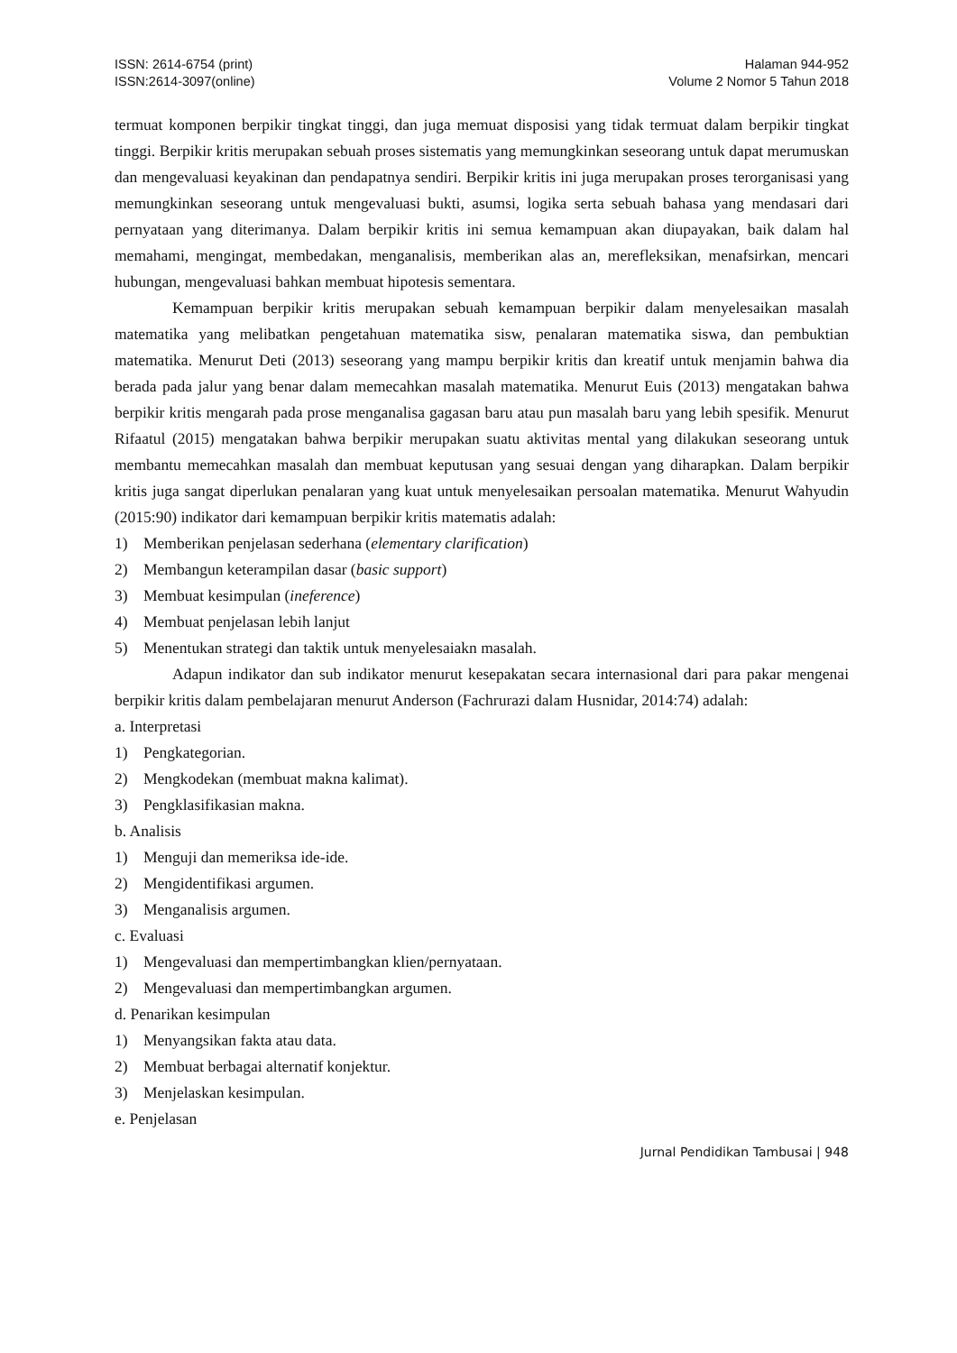ISSN: 2614-6754 (print)
ISSN:2614-3097(online)
Halaman 944-952
Volume 2 Nomor 5 Tahun 2018
termuat komponen berpikir tingkat tinggi, dan juga memuat disposisi yang tidak termuat dalam berpikir tingkat tinggi. Berpikir kritis merupakan sebuah proses sistematis yang memungkinkan seseorang untuk dapat merumuskan dan mengevaluasi keyakinan dan pendapatnya sendiri. Berpikir kritis ini juga merupakan proses terorganisasi yang memungkinkan seseorang untuk mengevaluasi bukti, asumsi, logika serta sebuah bahasa yang mendasari dari pernyataan yang diterimanya. Dalam berpikir kritis ini semua kemampuan akan diupayakan, baik dalam hal memahami, mengingat, membedakan, menganalisis, memberikan alas an, merefleksikan, menafsirkan, mencari hubungan, mengevaluasi bahkan membuat hipotesis sementara.
Kemampuan berpikir kritis merupakan sebuah kemampuan berpikir dalam menyelesaikan masalah matematika yang melibatkan pengetahuan matematika sisw, penalaran matematika siswa, dan pembuktian matematika. Menurut Deti (2013) seseorang yang mampu berpikir kritis dan kreatif untuk menjamin bahwa dia berada pada jalur yang benar dalam memecahkan masalah matematika. Menurut Euis (2013) mengatakan bahwa berpikir kritis mengarah pada prose menganalisa gagasan baru atau pun masalah baru yang lebih spesifik. Menurut Rifaatul (2015) mengatakan bahwa berpikir merupakan suatu aktivitas mental yang dilakukan seseorang untuk membantu memecahkan masalah dan membuat keputusan yang sesuai dengan yang diharapkan. Dalam berpikir kritis juga sangat diperlukan penalaran yang kuat untuk menyelesaikan persoalan matematika. Menurut Wahyudin (2015:90) indikator dari kemampuan berpikir kritis matematis adalah:
1) Memberikan penjelasan sederhana (elementary clarification)
2) Membangun keterampilan dasar (basic support)
3) Membuat kesimpulan (ineference)
4) Membuat penjelasan lebih lanjut
5) Menentukan strategi dan taktik untuk menyelesaiakn masalah.
Adapun indikator dan sub indikator menurut kesepakatan secara internasional dari para pakar mengenai berpikir kritis dalam pembelajaran menurut Anderson (Fachrurazi dalam Husnidar, 2014:74) adalah:
a. Interpretasi
1) Pengkategorian.
2) Mengkodekan (membuat makna kalimat).
3) Pengklasifikasian makna.
b. Analisis
1) Menguji dan memeriksa ide-ide.
2) Mengidentifikasi argumen.
3) Menganalisis argumen.
c. Evaluasi
1) Mengevaluasi dan mempertimbangkan klien/pernyataan.
2) Mengevaluasi dan mempertimbangkan argumen.
d. Penarikan kesimpulan
1) Menyangsikan fakta atau data.
2) Membuat berbagai alternatif konjektur.
3) Menjelaskan kesimpulan.
e. Penjelasan
Jurnal Pendidikan Tambusai | 948